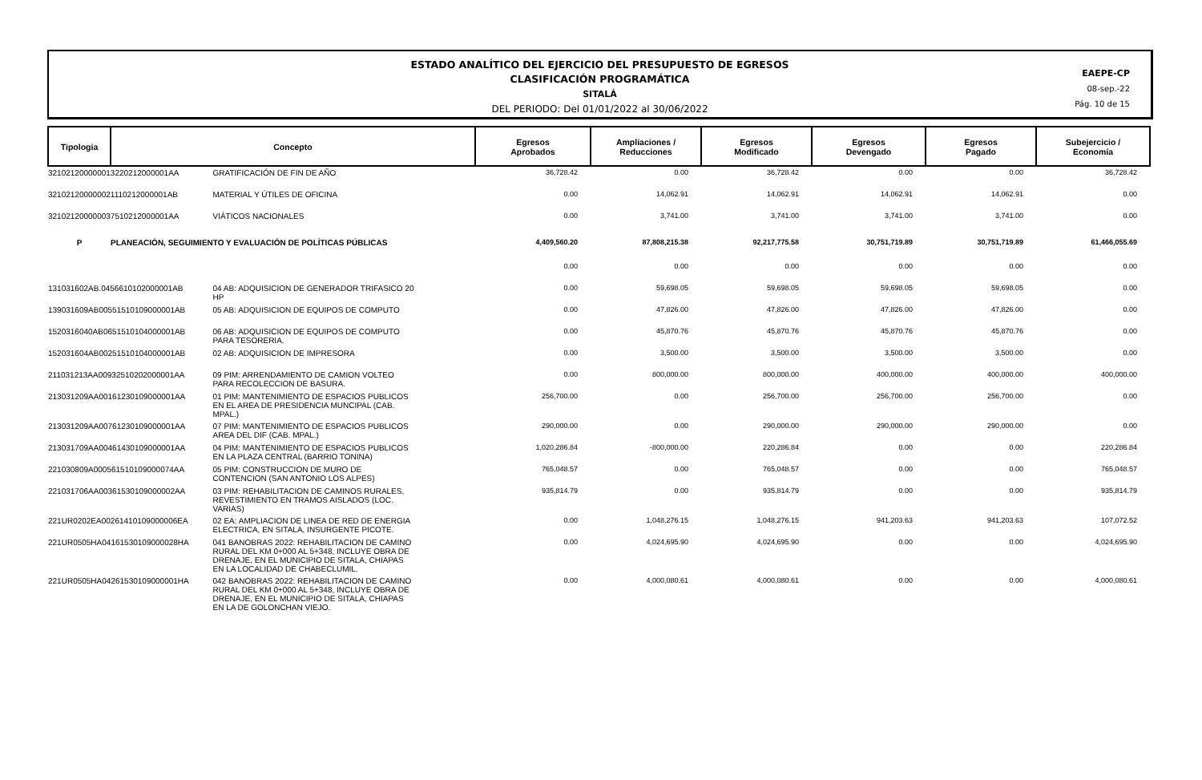ESTADO ANALÍTICO DEL EJERCICIO DEL PRESUPUESTO DE EGRESOS
CLASIFICACIÓN PROGRAMÁTICA
SITALÁ
DEL PERIODO: Del 01/01/2022 al 30/06/2022
EAEPE-CP
08-sep.-22
Pág. 10 de 15
| Tipologia | Concepto | | Egresos Aprobados | Ampliaciones / Reducciones | Egresos Modificado | Egresos Devengado | Egresos Pagado | Subejercicio / Economía |
| --- | --- | --- | --- | --- | --- | --- | --- | --- |
| 321021200000013220212000001AA | | GRATIFICACIÓN DE FIN DE AÑO | 36,728.42 | 0.00 | 36,728.42 | 0.00 | 0.00 | 36,728.42 |
| 321021200000021110212000001AB | | MATERIAL Y ÚTILES DE OFICINA | 0.00 | 14,062.91 | 14,062.91 | 14,062.91 | 14,062.91 | 0.00 |
| 321021200000037510212000001AA | | VIÁTICOS NACIONALES | 0.00 | 3,741.00 | 3,741.00 | 3,741.00 | 3,741.00 | 0.00 |
| P | PLANEACIÓN, SEGUIMIENTO Y EVALUACIÓN DE POLÍTICAS PÚBLICAS | | 4,409,560.20 | 87,808,215.38 | 92,217,775.58 | 30,751,719.89 | 30,751,719.89 | 61,466,055.69 |
| | | | 0.00 | 0.00 | 0.00 | 0.00 | 0.00 | 0.00 |
| 131031602AB.0456610102000001AB | | 04 AB: ADQUISICION DE GENERADOR TRIFASICO 20 HP | 0.00 | 59,698.05 | 59,698.05 | 59,698.05 | 59,698.05 | 0.00 |
| 139031609AB00551510109000001AB | | 05 AB: ADQUISICION DE EQUIPOS DE COMPUTO | 0.00 | 47,826.00 | 47,826.00 | 47,826.00 | 47,826.00 | 0.00 |
| 1520316040AB0651510104000001AB | | 06 AB: ADQUISICION DE EQUIPOS DE COMPUTO PARA TESORERIA. | 0.00 | 45,870.76 | 45,870.76 | 45,870.76 | 45,870.76 | 0.00 |
| 152031604AB00251510104000001AB | | 02 AB: ADQUISICION DE IMPRESORA | 0.00 | 3,500.00 | 3,500.00 | 3,500.00 | 3,500.00 | 0.00 |
| 211031213AA00932510202000001AA | | 09 PIM: ARRENDAMIENTO DE CAMION VOLTEO PARA RECOLECCION DE BASURA. | 0.00 | 800,000.00 | 800,000.00 | 400,000.00 | 400,000.00 | 400,000.00 |
| 213031209AA00161230109000001AA | | 01 PIM: MANTENIMIENTO DE ESPACIOS PUBLICOS EN EL AREA DE PRESIDENCIA MUNCIPAL (CAB. MPAL.) | 256,700.00 | 0.00 | 256,700.00 | 256,700.00 | 256,700.00 | 0.00 |
| 213031209AA00761230109000001AA | | 07 PIM: MANTENIMIENTO DE ESPACIOS PUBLICOS AREA DEL DIF (CAB. MPAL.) | 290,000.00 | 0.00 | 290,000.00 | 290,000.00 | 290,000.00 | 0.00 |
| 213031709AA00461430109000001AA | | 04 PIM: MANTENIMIENTO DE ESPACIOS PUBLICOS EN LA PLAZA CENTRAL (BARRIO TONINA) | 1,020,286.84 | -800,000.00 | 220,286.84 | 0.00 | 0.00 | 220,286.84 |
| 221030809A000561510109000074AA | | 05 PIM: CONSTRUCCION DE MURO DE CONTENCION (SAN ANTONIO LOS ALPES) | 765,048.57 | 0.00 | 765,048.57 | 0.00 | 0.00 | 765,048.57 |
| 221031706AA00361530109000002AA | | 03 PIM: REHABILITACION DE CAMINOS RURALES, REVESTIMIENTO EN TRAMOS AISLADOS (LOC. VARIAS) | 935,814.79 | 0.00 | 935,814.79 | 0.00 | 0.00 | 935,814.79 |
| 221UR0202EA00261410109000006EA | | 02 EA: AMPLIACION DE LINEA DE RED DE ENERGIA ELECTRICA, EN SITALA, INSURGENTE PICOTE. | 0.00 | 1,048,276.15 | 1,048,276.15 | 941,203.63 | 941,203.63 | 107,072.52 |
| 221UR0505HA04161530109000028HA | | 041 BANOBRAS 2022: REHABILITACION DE CAMINO RURAL DEL KM 0+000 AL 5+348, INCLUYE OBRA DE DRENAJE, EN EL MUNICIPIO DE SITALA, CHIAPAS EN LA LOCALIDAD DE CHABECLUMIL. | 0.00 | 4,024,695.90 | 4,024,695.90 | 0.00 | 0.00 | 4,024,695.90 |
| 221UR0505HA04261530109000001HA | | 042 BANOBRAS 2022: REHABILITACION DE CAMINO RURAL DEL KM 0+000 AL 5+348, INCLUYE OBRA DE DRENAJE, EN EL MUNICIPIO DE SITALA, CHIAPAS EN LA DE GOLONCHAN VIEJO. | 0.00 | 4,000,080.61 | 4,000,080.61 | 0.00 | 0.00 | 4,000,080.61 |